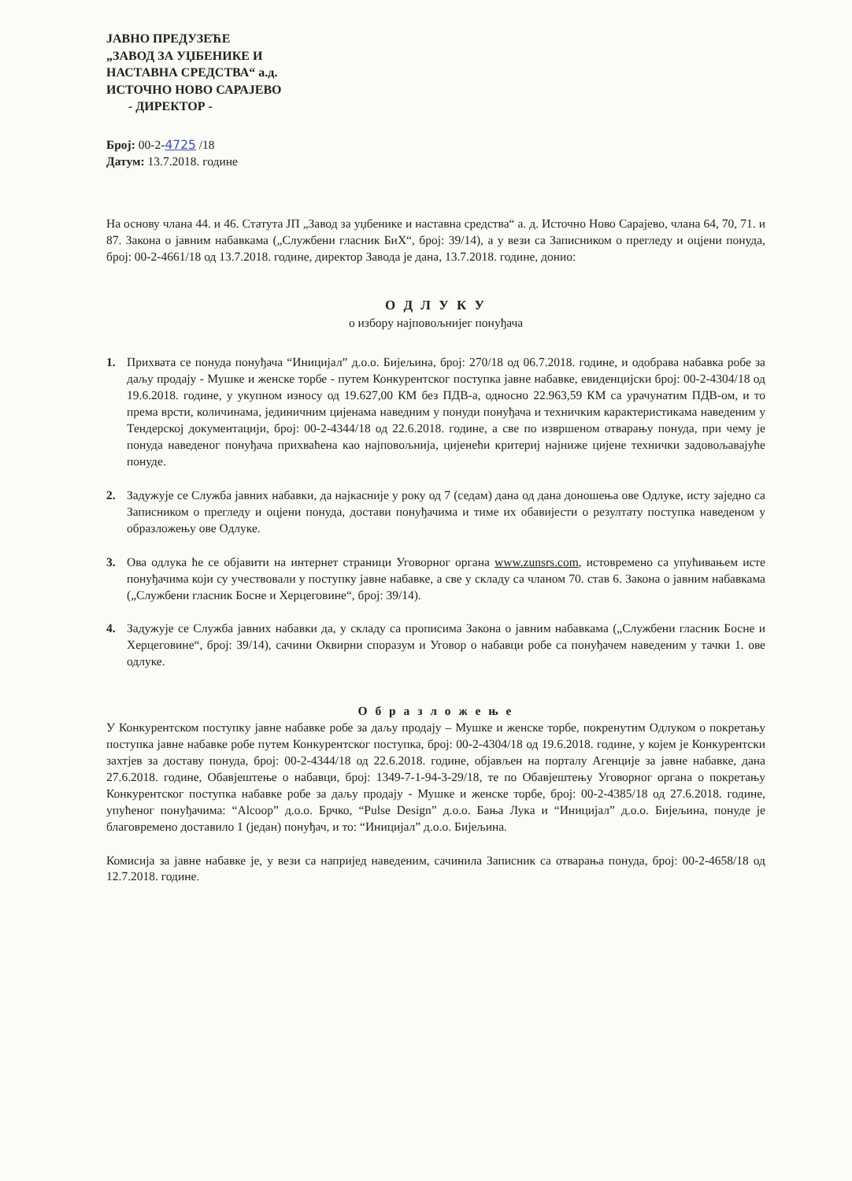ЈАВНО ПРЕДУЗЕЋЕ
„ЗАВОД ЗА УЏБЕНИКЕ И
НАСТАВНА СРЕДСТВА“ а.д.
ИСТОЧНО НОВО САРАЈЕВО
- ДИРЕКТОР -
Број: 00-2-4725 /18
Датум: 13.7.2018. године
На основу члана 44. и 46. Статута ЈП „Завод за уџбенике и наставна средства“ а. д. Источно Ново Сарајево, члана 64, 70, 71. и 87. Закона о јавним набавкама („Службени гласник БиХ“, број: 39/14), а у вези са Записником о прегледу и оцјени понуда, број: 00-2-4661/18 од 13.7.2018. године, директор Завода је дана, 13.7.2018. године, донио:
О Д Л У К У
о избору најповољнијег понуђача
1. Прихвата се понуда понуђача “Иницијал” д.о.о. Бијељина, број: 270/18 од 06.7.2018. године, и одобрава набавка робе за даљу продају - Мушке и женске торбе - путем Конкурентског поступка јавне набавке, евиденцијски број: 00-2-4304/18 од 19.6.2018. године, у укупном износу од 19.627,00 КМ без ПДВ-а, односно 22.963,59 КМ са урачунатим ПДВ-ом, и то према врсти, количинама, јединичним цијенама наведним у понуди понуђача и техничким карактеристикама наведеним у Тендерској документацији, број: 00-2-4344/18 од 22.6.2018. године, а све по извршеном отварању понуда, при чему је понуда наведеног понуђача прихваћена као најповољнија, цијенећи критериј најниже цијене технички задовољавајуће понуде.
2. Задужује се Служба јавних набавки, да најкасније у року од 7 (седам) дана од дана доношења ове Одлуке, исту заједно са Записником о прегледу и оцјени понуда, достави понуђачима и тиме их обавијести о резултату поступка наведеном у образложењу ове Одлуке.
3. Ова одлука ће се објавити на интернет страници Уговорног органа www.zunsrs.com, истовремено са упућивањем исте понуђачима који су учествовали у поступку јавне набавке, а све у складу са чланом 70. став 6. Закона о јавним набавкама („Службени гласник Босне и Херцеговине“, број: 39/14).
4. Задужује се Служба јавних набавки да, у складу са прописима Закона о јавним набавкама („Службени гласник Босне и Херцеговине“, број: 39/14), сачини Оквирни споразум и Уговор о набавци робе са понуђачем наведеним у тачки 1. ове одлуке.
О б р а з л о ж е њ е
У Конкурентском поступку јавне набавке робе за даљу продају – Мушке и женске торбе, покренутим Одлуком о покретању поступка јавне набавке робе путем Конкурентског поступка, број: 00-2-4304/18 од 19.6.2018. године, у којем је Конкурентски захтјев за доставу понуда, број: 00-2-4344/18 од 22.6.2018. године, објављен на порталу Агенције за јавне набавке, дана 27.6.2018. године, Обавјештење о набавци, број: 1349-7-1-94-3-29/18, те по Обавјештењу Уговорног органа о покретању Конкурентског поступка набавке робе за даљу продају - Мушке и женске торбе, број: 00-2-4385/18 од 27.6.2018. године, упућеног понуђачима: “Alcoop” д.о.о. Брчко, “Pulse Design” д.о.о. Бања Лука и “Иницијал” д.о.о. Бијељина, понуде је благовремено доставило 1 (један) понуђач, и то: “Иницијал” д.о.о. Бијељина.
Комисија за јавне набавке је, у вези са напријед наведеним, сачинила Записник са отварања понуда, број: 00-2-4658/18 од 12.7.2018. године.